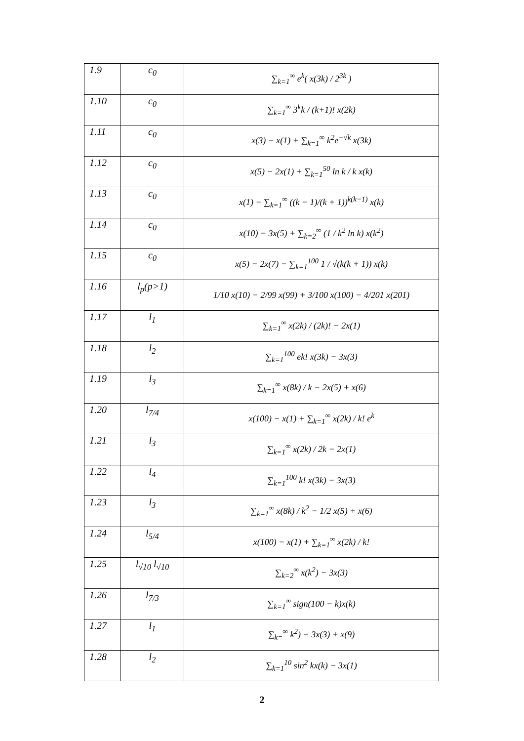| 1.9 | c<sub>0</sub> | ∑<sub>k=1</sub><sup>∞</sup> e<sup>k</sup>( x(3k) / 2<sup>3k</sup> ) |
| 1.10 | c<sub>0</sub> | ∑<sub>k=1</sub><sup>∞</sup> 3<sup>k</sup>k / (k+1)! x(2k) |
| 1.11 | c<sub>0</sub> | x(3) − x(1) + ∑<sub>k=1</sub><sup>∞</sup> k<sup>2</sup>e<sup>−√k</sup> x(3k) |
| 1.12 | c<sub>0</sub> | x(5) − 2x(1) + ∑<sub>k=1</sub><sup>50</sup> ln k / k x(k) |
| 1.13 | c<sub>0</sub> | x(1) − ∑<sub>k=1</sub><sup>∞</sup> ((k − 1)/(k + 1))<sup>k(k−1)</sup> x(k) |
| 1.14 | c<sub>0</sub> | x(10) − 3x(5) + ∑<sub>k=2</sub><sup>∞</sup> (1 / k<sup>2</sup> ln k) x(k<sup>2</sup>) |
| 1.15 | c<sub>0</sub> | x(5) − 2x(7) − ∑<sub>k=1</sub><sup>100</sup> 1 / √(k(k + 1)) x(k) |
| 1.16 | l<sub>p</sub>(p>1) | 1/10 x(10) − 2/99 x(99) + 3/100 x(100) − 4/201 x(201) |
| 1.17 | l<sub>1</sub> | ∑<sub>k=1</sub><sup>∞</sup> x(2k) / (2k)! − 2x(1) |
| 1.18 | l<sub>2</sub> | ∑<sub>k=1</sub><sup>100</sup> ek! x(3k) − 3x(3) |
| 1.19 | l<sub>3</sub> | ∑<sub>k=1</sub><sup>∞</sup> x(8k) / k − 2x(5) + x(6) |
| 1.20 | l<sub>7/4</sub> | x(100) − x(1) + ∑<sub>k=1</sub><sup>∞</sup> x(2k) / k! e<sup>k</sup> |
| 1.21 | l<sub>3</sub> | ∑<sub>k=1</sub><sup>∞</sup> x(2k) / 2k − 2x(1) |
| 1.22 | l<sub>4</sub> | ∑<sub>k=1</sub><sup>100</sup> k! x(3k) − 3x(3) |
| 1.23 | l<sub>3</sub> | ∑<sub>k=1</sub><sup>∞</sup> x(8k) / k<sup>2</sup> − 1/2 x(5) + x(6) |
| 1.24 | l<sub>5/4</sub> | x(100) − x(1) + ∑<sub>k=1</sub><sup>∞</sup> x(2k) / k! |
| 1.25 | l<sub>√10</sub> l<sub>√10</sub> | ∑<sub>k=2</sub><sup>∞</sup> x(k<sup>2</sup>) − 3x(3) |
| 1.26 | l<sub>7/3</sub> | ∑<sub>k=1</sub><sup>∞</sup> sign(100 − k)x(k) |
| 1.27 | l<sub>1</sub> | ∑<sub>k=</sub><sup>∞</sup> k<sup>2</sup>) − 3x(3) + x(9) |
| 1.28 | l<sub>2</sub> | ∑<sub>k=1</sub><sup>10</sup> sin<sup>2</sup> kx(k) − 3x(1) |
2